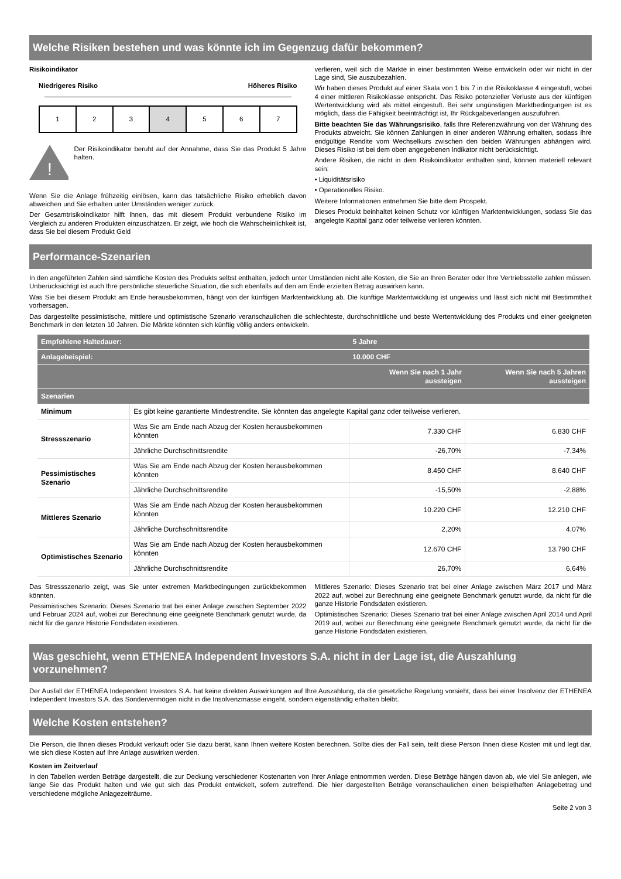Welche Risiken bestehen und was könnte ich im Gegenzug dafür bekommen?
Risikoindikator
Niedrigeres Risiko Höheres Risiko
1 2 3 4 5 6 7
!
Der Risikoindikator beruht auf der Annahme, dass Sie das Produkt 5 Jahre halten.
Wenn Sie die Anlage frühzeitig einlösen, kann das tatsächliche Risiko erheblich davon abweichen und Sie erhalten unter Umständen weniger zurück.
Der Gesamtrisikoindikator hilft Ihnen, das mit diesem Produkt verbundene Risiko im Vergleich zu anderen Produkten einzuschätzen. Er zeigt, wie hoch die Wahrscheinlichkeit ist, dass Sie bei diesem Produkt Geld
verlieren, weil sich die Märkte in einer bestimmten Weise entwickeln oder wir nicht in der Lage sind, Sie auszubezahlen.
Wir haben dieses Produkt auf einer Skala von 1 bis 7 in die Risikoklasse 4 eingestuft, wobei 4 einer mittleren Risikoklasse entspricht. Das Risiko potenzieller Verluste aus der künftigen Wertentwicklung wird als mittel eingestuft. Bei sehr ungünstigen Marktbedingungen ist es möglich, dass die Fähigkeit beeinträchtigt ist, Ihr Rückgabeverlangen auszuführen.
Bitte beachten Sie das Währungsrisiko, falls Ihre Referenzwährung von der Währung des Produkts abweicht. Sie können Zahlungen in einer anderen Währung erhalten, sodass Ihre endgültige Rendite vom Wechselkurs zwischen den beiden Währungen abhängen wird. Dieses Risiko ist bei dem oben angegebenen Indikator nicht berücksichtigt.
Andere Risiken, die nicht in dem Risikoindikator enthalten sind, können materiell relevant sein:
• Liquiditätsrisiko
• Operationelles Risiko.
Weitere Informationen entnehmen Sie bitte dem Prospekt.
Dieses Produkt beinhaltet keinen Schutz vor künftigen Marktentwicklungen, sodass Sie das angelegte Kapital ganz oder teilweise verlieren könnten.
Performance-Szenarien
In den angeführten Zahlen sind sämtliche Kosten des Produkts selbst enthalten, jedoch unter Umständen nicht alle Kosten, die Sie an Ihren Berater oder Ihre Vertriebsstelle zahlen müssen. Unberücksichtigt ist auch Ihre persönliche steuerliche Situation, die sich ebenfalls auf den am Ende erzielten Betrag auswirken kann.
Was Sie bei diesem Produkt am Ende herausbekommen, hängt von der künftigen Marktentwicklung ab. Die künftige Marktentwicklung ist ungewiss und lässt sich nicht mit Bestimmtheit vorhersagen.
Das dargestellte pessimistische, mittlere und optimistische Szenario veranschaulichen die schlechteste, durchschnittliche und beste Wertentwicklung des Produkts und einer geeigneten Benchmark in den letzten 10 Jahren. Die Märkte könnten sich künftig völlig anders entwickeln.
| Empfohlene Haltedauer: | | 5 Jahre | |
| --- | --- | --- | --- |
| Anlagebeispiel: | | 10.000 CHF | |
| | | Wenn Sie nach 1 Jahr aussteigen | Wenn Sie nach 5 Jahren aussteigen |
| Szenarien | | | |
| Minimum | Es gibt keine garantierte Mindestrendite. Sie könnten das angelegte Kapital ganz oder teilweise verlieren. | | |
| Stressszenario | Was Sie am Ende nach Abzug der Kosten herausbekommen könnten | 7.330 CHF | 6.830 CHF |
| | Jährliche Durchschnittsrendite | -26,70% | -7,34% |
| Pessimistisches Szenario | Was Sie am Ende nach Abzug der Kosten herausbekommen könnten | 8.450 CHF | 8.640 CHF |
| | Jährliche Durchschnittsrendite | -15,50% | -2,88% |
| Mittleres Szenario | Was Sie am Ende nach Abzug der Kosten herausbekommen könnten | 10.220 CHF | 12.210 CHF |
| | Jährliche Durchschnittsrendite | 2,20% | 4,07% |
| Optimistisches Szenario | Was Sie am Ende nach Abzug der Kosten herausbekommen könnten | 12.670 CHF | 13.790 CHF |
| | Jährliche Durchschnittsrendite | 26,70% | 6,64% |
Das Stressszenario zeigt, was Sie unter extremen Marktbedingungen zurückbekommen könnten.
Pessimistisches Szenario: Dieses Szenario trat bei einer Anlage zwischen September 2022 und Februar 2024 auf, wobei zur Berechnung eine geeignete Benchmark genutzt wurde, da nicht für die ganze Historie Fondsdaten existieren.
Mittleres Szenario: Dieses Szenario trat bei einer Anlage zwischen März 2017 und März 2022 auf, wobei zur Berechnung eine geeignete Benchmark genutzt wurde, da nicht für die ganze Historie Fondsdaten existieren.
Optimistisches Szenario: Dieses Szenario trat bei einer Anlage zwischen April 2014 und April 2019 auf, wobei zur Berechnung eine geeignete Benchmark genutzt wurde, da nicht für die ganze Historie Fondsdaten existieren.
Was geschieht, wenn ETHENEA Independent Investors S.A. nicht in der Lage ist, die Auszahlung vorzunehmen?
Der Ausfall der ETHENEA Independent Investors S.A. hat keine direkten Auswirkungen auf Ihre Auszahlung, da die gesetzliche Regelung vorsieht, dass bei einer Insolvenz der ETHENEA Independent Investors S.A. das Sondervermögen nicht in die Insolvenzmasse eingeht, sondern eigenständig erhalten bleibt.
Welche Kosten entstehen?
Die Person, die Ihnen dieses Produkt verkauft oder Sie dazu berät, kann Ihnen weitere Kosten berechnen. Sollte dies der Fall sein, teilt diese Person Ihnen diese Kosten mit und legt dar, wie sich diese Kosten auf Ihre Anlage auswirken werden.
Kosten im Zeitverlauf
In den Tabellen werden Beträge dargestellt, die zur Deckung verschiedener Kostenarten von Ihrer Anlage entnommen werden. Diese Beträge hängen davon ab, wie viel Sie anlegen, wie lange Sie das Produkt halten und wie gut sich das Produkt entwickelt, sofern zutreffend. Die hier dargestellten Beträge veranschaulichen einen beispielhaften Anlagebetrag und verschiedene mögliche Anlagezeiträume.
Seite 2 von 3